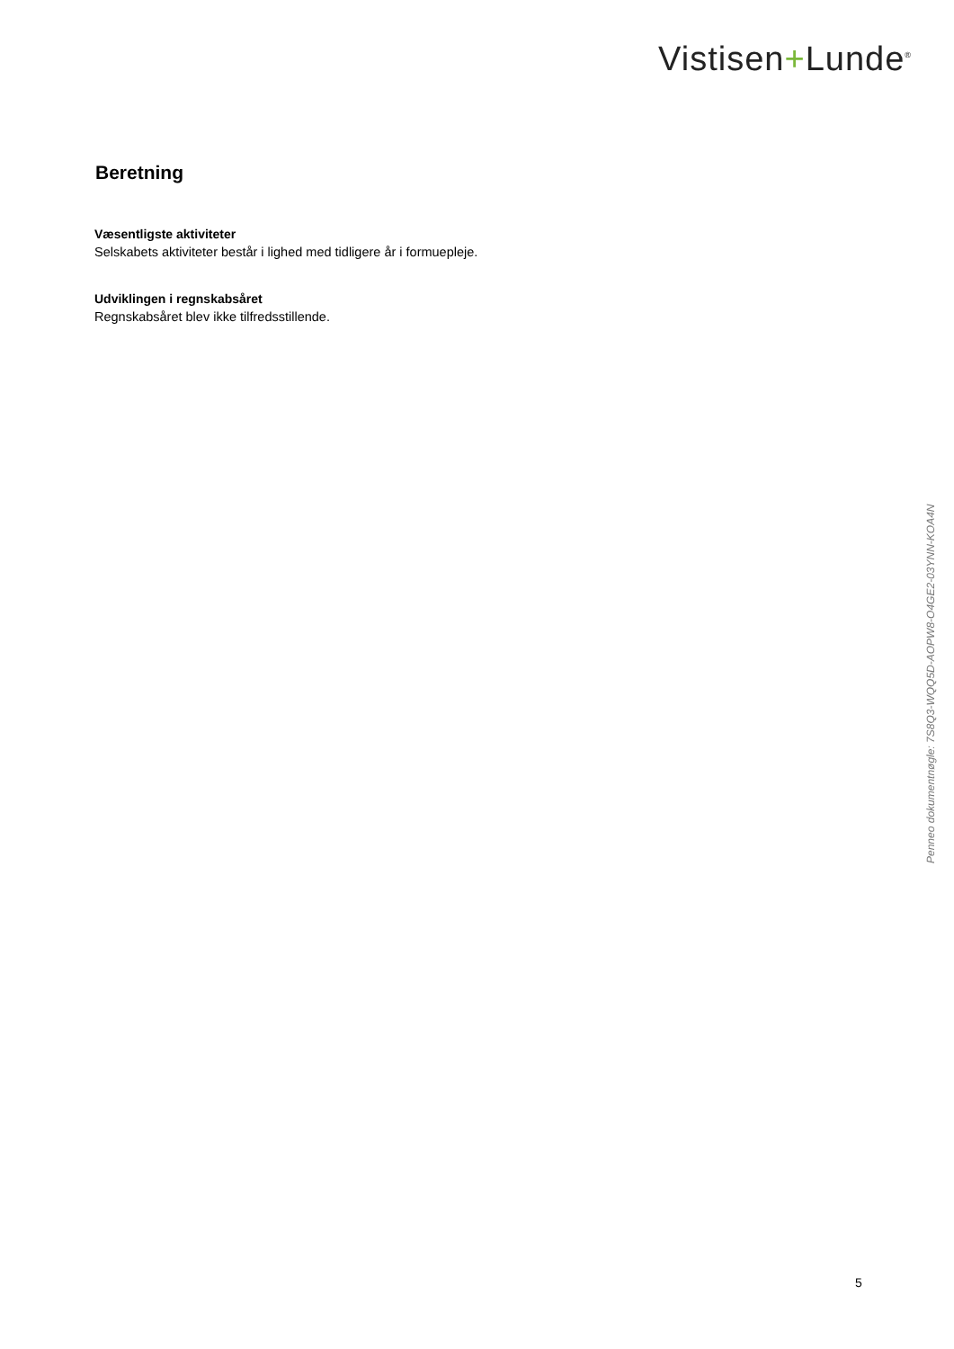Vistisen+Lunde<sup>®</sup>
Beretning
Væsentligste aktiviteter
Selskabets aktiviteter består i lighed med tidligere år i formuepleje.
Udviklingen i regnskabsåret
Regnskabsåret blev ikke tilfredsstillende.
Penneo dokumentnøgle: 7S8Q3-WQQ5D-AOPW8-O4GE2-03YNN-KOA4N
5